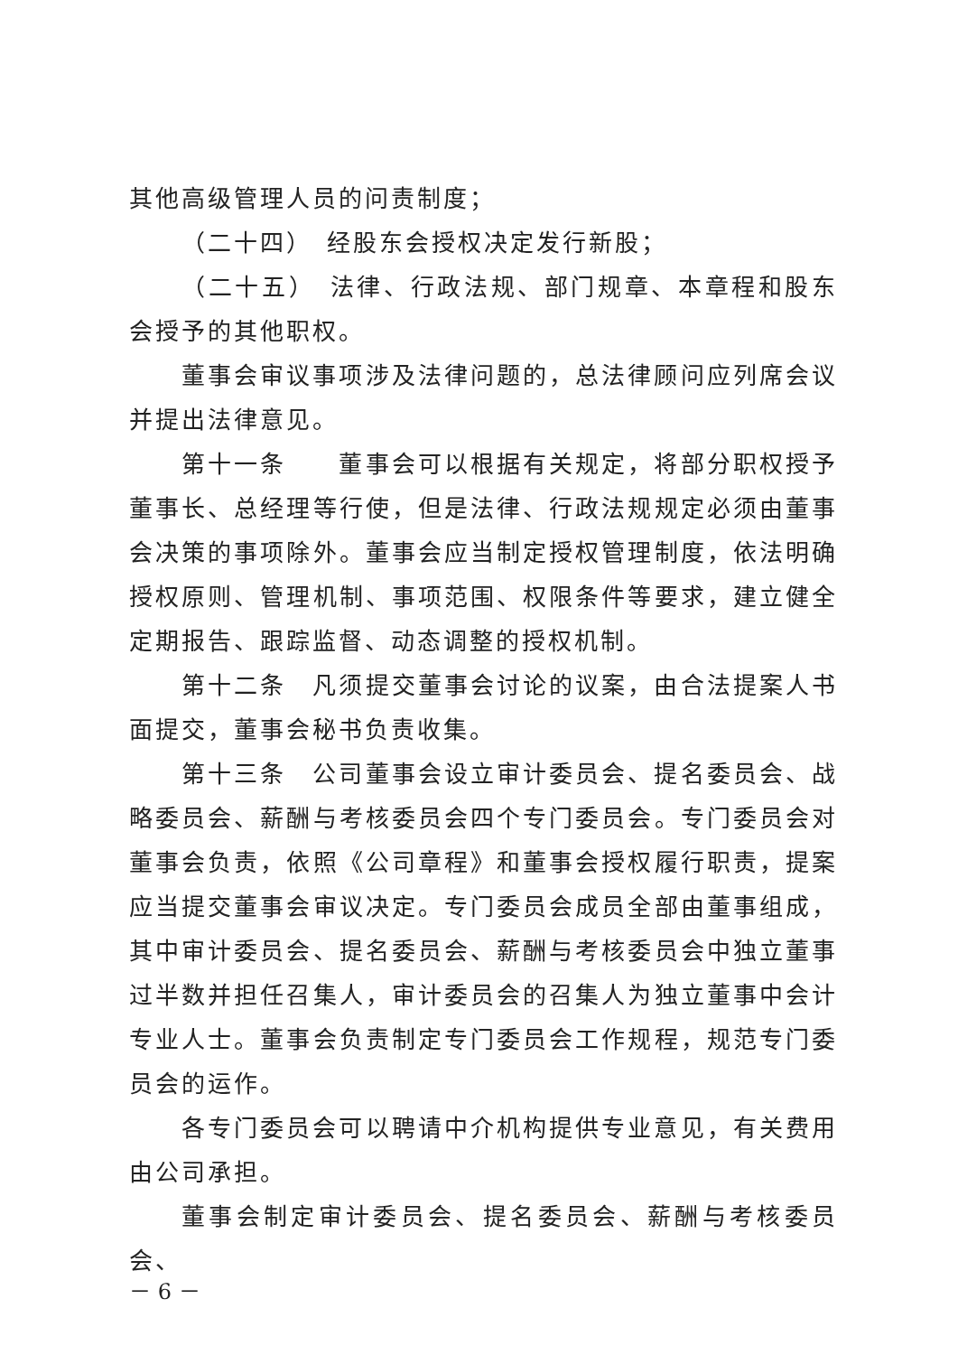其他高级管理人员的问责制度；
（二十四）　经股东会授权决定发行新股；
（二十五）　法律、行政法规、部门规章、本章程和股东会授予的其他职权。
董事会审议事项涉及法律问题的，总法律顾问应列席会议并提出法律意见。
第十一条　　董事会可以根据有关规定，将部分职权授予董事长、总经理等行使，但是法律、行政法规规定必须由董事会决策的事项除外。董事会应当制定授权管理制度，依法明确授权原则、管理机制、事项范围、权限条件等要求，建立健全定期报告、跟踪监督、动态调整的授权机制。
第十二条　凡须提交董事会讨论的议案，由合法提案人书面提交，董事会秘书负责收集。
第十三条　公司董事会设立审计委员会、提名委员会、战略委员会、薪酬与考核委员会四个专门委员会。专门委员会对董事会负责，依照《公司章程》和董事会授权履行职责，提案应当提交董事会审议决定。专门委员会成员全部由董事组成，其中审计委员会、提名委员会、薪酬与考核委员会中独立董事过半数并担任召集人，审计委员会的召集人为独立董事中会计专业人士。董事会负责制定专门委员会工作规程，规范专门委员会的运作。
各专门委员会可以聘请中介机构提供专业意见，有关费用由公司承担。
董事会制定审计委员会、提名委员会、薪酬与考核委员会、
－ 6 －